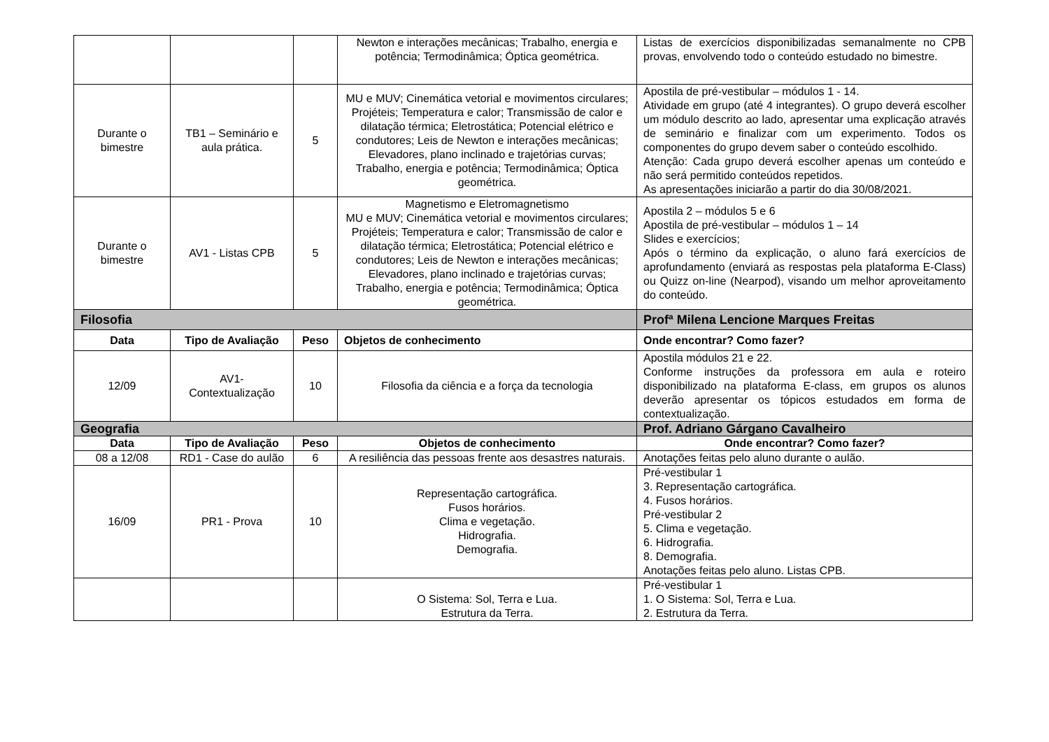| | | | Newton e interações mecânicas; Trabalho, energia e potência; Termodinâmica; Óptica geométrica. | Listas de exercícios disponibilizadas semanalmente no CPB provas, envolvendo todo o conteúdo estudado no bimestre. |
| Durante o bimestre | TB1 – Seminário e aula prática. | 5 | MU e MUV; Cinemática vetorial e movimentos circulares; Projéteis; Temperatura e calor; Transmissão de calor e dilatação térmica; Eletrostática; Potencial elétrico e condutores; Leis de Newton e interações mecânicas; Elevadores, plano inclinado e trajetórias curvas; Trabalho, energia e potência; Termodinâmica; Óptica geométrica. | Apostila de pré-vestibular – módulos 1 - 14. Atividade em grupo (até 4 integrantes). O grupo deverá escolher um módulo descrito ao lado, apresentar uma explicação através de seminário e finalizar com um experimento. Todos os componentes do grupo devem saber o conteúdo escolhido. Atenção: Cada grupo deverá escolher apenas um conteúdo e não será permitido conteúdos repetidos. As apresentações iniciarão a partir do dia 30/08/2021. |
| Durante o bimestre | AV1 - Listas CPB | 5 | Magnetismo e Eletromagnetismo MU e MUV; Cinemática vetorial e movimentos circulares; Projéteis; Temperatura e calor; Transmissão de calor e dilatação térmica; Eletrostática; Potencial elétrico e condutores; Leis de Newton e interações mecânicas; Elevadores, plano inclinado e trajetórias curvas; Trabalho, energia e potência; Termodinâmica; Óptica geométrica. | Apostila 2 – módulos 5 e 6 Apostila de pré-vestibular – módulos 1 – 14 Slides e exercícios; Após o término da explicação, o aluno fará exercícios de aprofundamento (enviará as respostas pela plataforma E-Class) ou Quizz on-line (Nearpod), visando um melhor aproveitamento do conteúdo. |
| Filosofia | | | | Profª Milena Lencione Marques Freitas |
| Data | Tipo de Avaliação | Peso | Objetos de conhecimento | Onde encontrar? Como fazer? |
| 12/09 | AV1-Contextualização | 10 | Filosofia da ciência e a força da tecnologia | Apostila módulos 21 e 22. Conforme instruções da professora em aula e roteiro disponibilizado na plataforma E-class, em grupos os alunos deverão apresentar os tópicos estudados em forma de contextualização. |
| Geografia | | | | Prof. Adriano Gárgano Cavalheiro |
| Data | Tipo de Avaliação | Peso | Objetos de conhecimento | Onde encontrar? Como fazer? |
| 08 a 12/08 | RD1 - Case do aulão | 6 | A resiliência das pessoas frente aos desastres naturais. | Anotações feitas pelo aluno durante o aulão. |
| 16/09 | PR1 - Prova | 10 | Representação cartográfica. Fusos horários. Clima e vegetação. Hidrografia. Demografia. | Pré-vestibular 1 3. Representação cartográfica. 4. Fusos horários. Pré-vestibular 2 5. Clima e vegetação. 6. Hidrografia. 8. Demografia. Anotações feitas pelo aluno. Listas CPB. |
| | | | O Sistema: Sol, Terra e Lua. Estrutura da Terra. | Pré-vestibular 1 1. O Sistema: Sol, Terra e Lua. 2. Estrutura da Terra. |